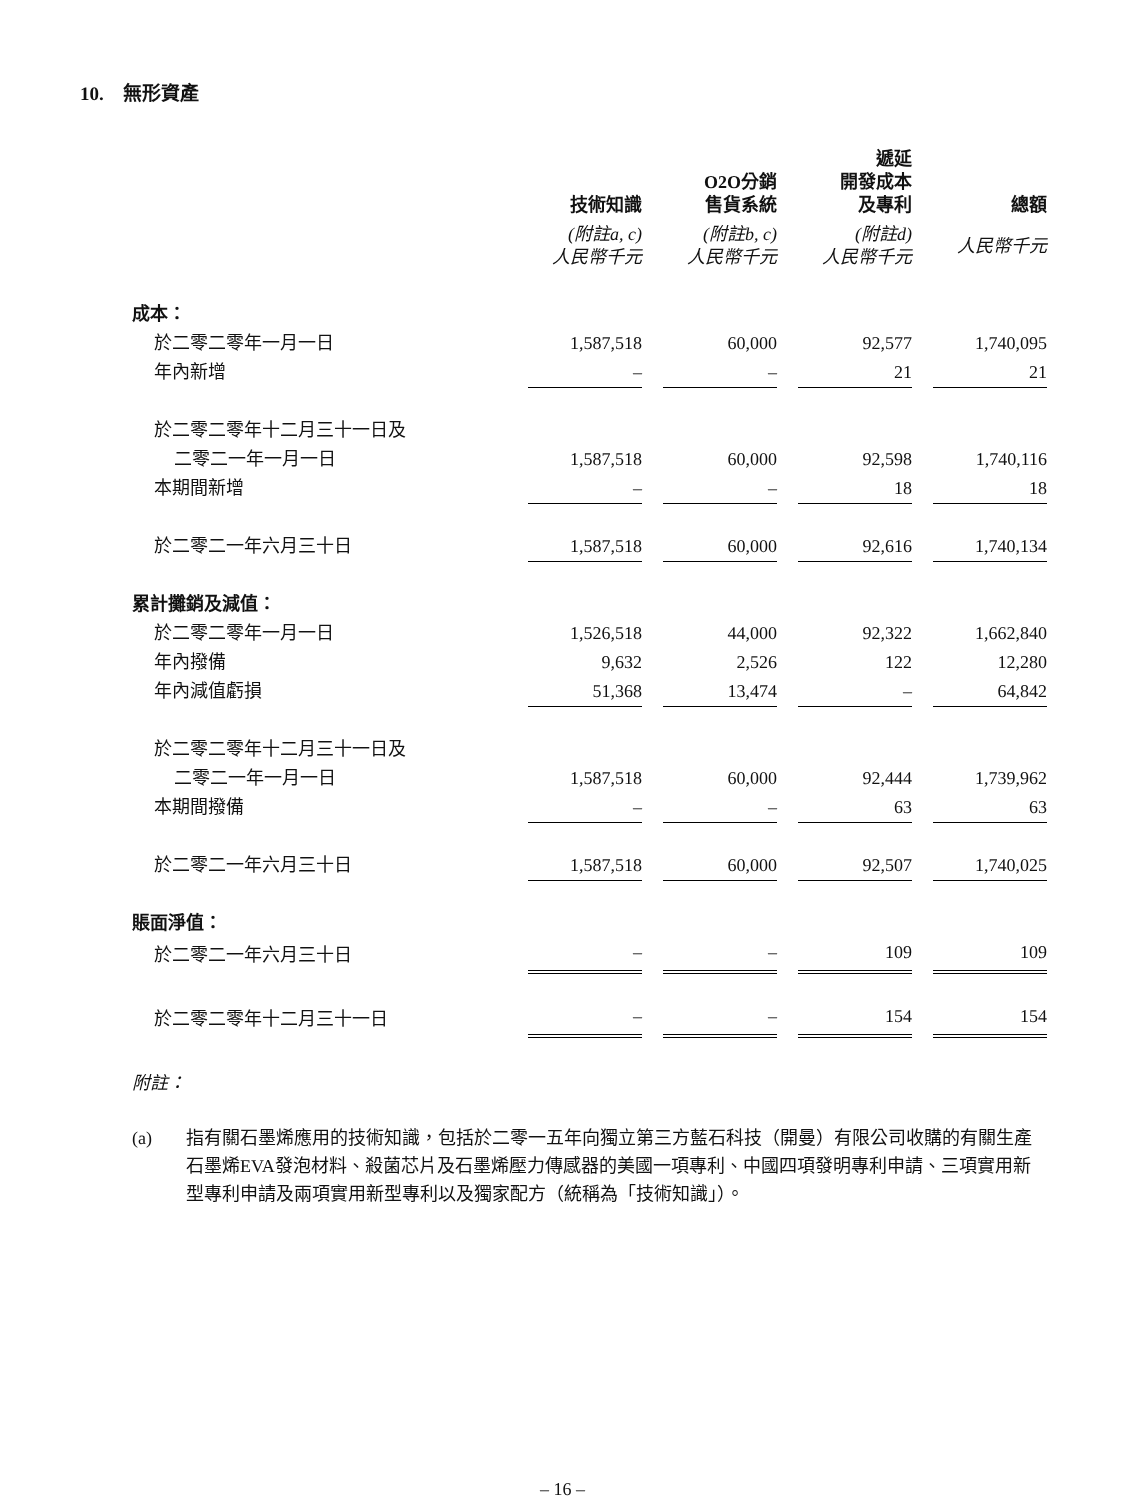10. 無形資產
| | 技術知識 | | O2O分銷 售貨系統 | | 遞延 開發成本 及專利 | | 總額 |
| --- | --- | --- | --- | --- | --- | --- | --- |
| | (附註a, c) 人民幣千元 | | (附註b, c) 人民幣千元 | | (附註d) 人民幣千元 | | 人民幣千元 |
| 成本： | | | | | | | |
| 於二零二零年一月一日 | 1,587,518 | | 60,000 | | 92,577 | | 1,740,095 |
| 年內新增 | – | | – | | 21 | | 21 |
| 於二零二零年十二月三十一日及 | | | | | | | |
| 二零二一年一月一日 | 1,587,518 | | 60,000 | | 92,598 | | 1,740,116 |
| 本期間新增 | – | | – | | 18 | | 18 |
| 於二零二一年六月三十日 | 1,587,518 | | 60,000 | | 92,616 | | 1,740,134 |
| 累計攤銷及減值： | | | | | | | |
| 於二零二零年一月一日 | 1,526,518 | | 44,000 | | 92,322 | | 1,662,840 |
| 年內撥備 | 9,632 | | 2,526 | | 122 | | 12,280 |
| 年內減值虧損 | 51,368 | | 13,474 | | – | | 64,842 |
| 於二零二零年十二月三十一日及 | | | | | | | |
| 二零二一年一月一日 | 1,587,518 | | 60,000 | | 92,444 | | 1,739,962 |
| 本期間撥備 | – | | – | | 63 | | 63 |
| 於二零二一年六月三十日 | 1,587,518 | | 60,000 | | 92,507 | | 1,740,025 |
| 賬面淨值： | | | | | | | |
| 於二零二一年六月三十日 | – | | – | | 109 | | 109 |
| 於二零二零年十二月三十一日 | – | | – | | 154 | | 154 |
附註：
(a) 指有關石墨烯應用的技術知識，包括於二零一五年向獨立第三方藍石科技（開曼）有限公司收購的有關生產石墨烯EVA發泡材料、殺菌芯片及石墨烯壓力傳感器的美國一項專利、中國四項發明專利申請、三項實用新型專利申請及兩項實用新型專利以及獨家配方（統稱為「技術知識」）。
– 16 –